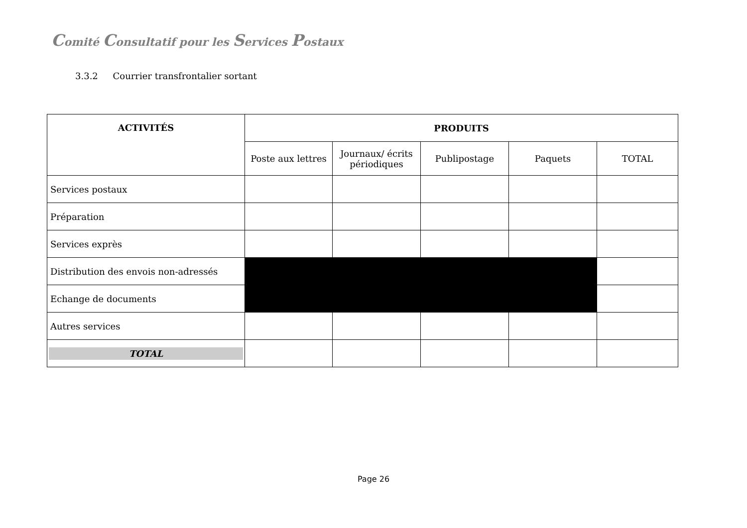Comité Consultatif pour les Services Postaux
3.3.2 Courrier transfrontalier sortant
| ACTIVITÉS | PRODUITS | | | | |
| --- | --- | --- | --- | --- | --- |
| | Poste aux lettres | Journaux/ écrits périodiques | Publipostage | Paquets | TOTAL |
| Services postaux | | | | | |
| Préparation | | | | | |
| Services exprès | | | | | |
| Distribution des envois non-adressés | | | | | |
| Echange de documents | | | | | |
| Autres services | | | | | |
| TOTAL | | | | | |
Page 26